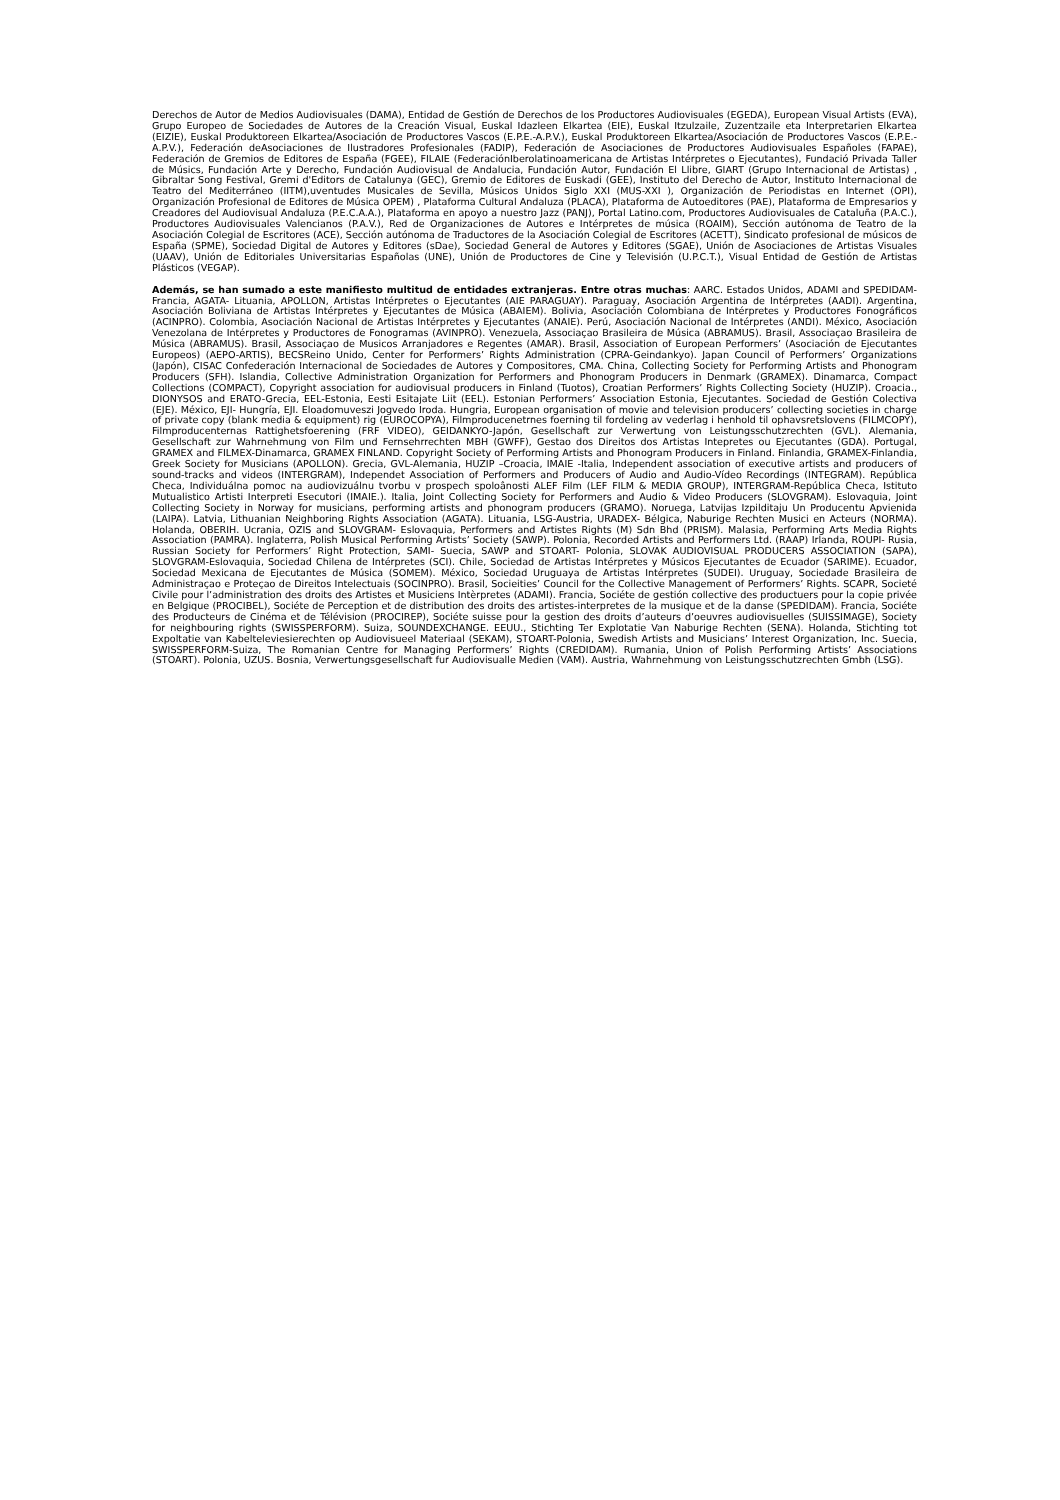Derechos de Autor de Medios Audiovisuales (DAMA), Entidad de Gestión de Derechos de los Productores Audiovisuales (EGEDA), European Visual Artists (EVA), Grupo Europeo de Sociedades de Autores de la Creación Visual, Euskal Idazleen Elkartea (EIE), Euskal Itzulzaile, Zuzentzaile eta Interpretarien Elkartea (EIZIE), Euskal Produktoreen Elkartea/Asociación de Productores Vascos (E.P.E.-A.P.V.), Euskal Produktoreen Elkartea/Asociación de Productores Vascos (E.P.E.-A.P.V.), Federación deAsociaciones de Ilustradores Profesionales (FADIP), Federación de Asociaciones de Productores Audiovisuales Españoles (FAPAE), Federación de Gremios de Editores de España (FGEE), FILAIE (FederaciónIberolatinoamericana de Artistas Intérpretes o Ejecutantes), Fundació Privada Taller de Músics, Fundación Arte y Derecho, Fundación Audiovisual de Andalucia, Fundación Autor, Fundación El Llibre, GIART (Grupo Internacional de Artistas) , Gibraltar Song Festival, Gremi d'Editors de Catalunya (GEC), Gremio de Editores de Euskadi (GEE), Instituto del Derecho de Autor, Instituto Internacional de Teatro del Mediterráneo (IITM),uventudes Musicales de Sevilla, Músicos Unidos Siglo XXI (MUS-XXI ), Organización de Periodistas en Internet (OPI), Organización Profesional de Editores de Música OPEM) , Plataforma Cultural Andaluza (PLACA), Plataforma de Autoeditores (PAE), Plataforma de Empresarios y Creadores del Audiovisual Andaluza (P.E.C.A.A.), Plataforma en apoyo a nuestro Jazz (PANJ), Portal Latino.com, Productores Audiovisuales de Cataluña (P.A.C.), Productores Audiovisuales Valencianos (P.A.V.), Red de Organizaciones de Autores e Intérpretes de música (ROAIM), Sección autónoma de Teatro de la Asociación Colegial de Escritores (ACE), Sección autónoma de Traductores de la Asociación Colegial de Escritores (ACETT), Sindicato profesional de músicos de España (SPME), Sociedad Digital de Autores y Editores (sDae), Sociedad General de Autores y Editores (SGAE), Unión de Asociaciones de Artistas Visuales (UAAV), Unión de Editoriales Universitarias Españolas (UNE), Unión de Productores de Cine y Televisión (U.P.C.T.), Visual Entidad de Gestión de Artistas Plásticos (VEGAP).
Además, se han sumado a este manifiesto multitud de entidades extranjeras. Entre otras muchas: AARC. Estados Unidos, ADAMI and SPEDIDAM- Francia, AGATA- Lituania, APOLLON, Artistas Intérpretes o Ejecutantes (AIE PARAGUAY). Paraguay, Asociación Argentina de Intérpretes (AADI). Argentina, Asociación Boliviana de Artistas Intérpretes y Ejecutantes de Música (ABAIEM). Bolivia, Asociación Colombiana de Intérpretes y Productores Fonográficos (ACINPRO). Colombia, Asociación Nacional de Artistas Intérpretes y Ejecutantes (ANAIE). Perú, Asociación Nacional de Intérpretes (ANDI). México, Asociación Venezolana de Intérpretes y Productores de Fonogramas (AVINPRO). Venezuela, Associaçao Brasileira de Música (ABRAMUS). Brasil, Associaçao Brasileira de Música (ABRAMUS). Brasil, Associaçao de Musicos Arranjadores e Regentes (AMAR). Brasil, Association of European Performers’ (Asociación de Ejecutantes Europeos) (AEPO-ARTIS), BECSReino Unido, Center for Performers’ Rights Administration (CPRA-Geindankyo). Japan Council of Performers’ Organizations (Japón), CISAC Confederación Internacional de Sociedades de Autores y Compositores, CMA. China, Collecting Society for Performing Artists and Phonogram Producers (SFH). Islandia, Collective Administration Organization for Performers and Phonogram Producers in Denmark (GRAMEX). Dinamarca, Compact Collections (COMPACT), Copyright association for audiovisual producers in Finland (Tuotos), Croatian Performers’ Rights Collecting Society (HUZIP). Croacia., DIONYSOS and ERATO-Grecia, EEL-Estonia, Eesti Esitajate Liit (EEL). Estonian Performers’ Association Estonia, Ejecutantes. Sociedad de Gestión Colectiva (EJE). México, EJI- Hungría, EJI. Eloadomuveszi Jogvedo Iroda. Hungria, European organisation of movie and television producers’ collecting societies in charge of private copy (blank media & equipment) rig (EUROCOPYA), Filmproducenetrnes foerning til fordeling av vederlag i henhold til ophavsretslovens (FILMCOPY), Filmproducenternas Rattighetsfoerening (FRF VIDEO), GEIDANKYO-Japón, Gesellschaft zur Verwertung von Leistungsschutzrechten (GVL). Alemania, Gesellschaft zur Wahrnehmung von Film und Fernsehrrechten MBH (GWFF), Gestao dos Direitos dos Artistas Intepretes ou Ejecutantes (GDA). Portugal, GRAMEX and FILMEX-Dinamarca, GRAMEX FINLAND. Copyright Society of Performing Artists and Phonogram Producers in Finland. Finlandia, GRAMEX-Finlandia, Greek Society for Musicians (APOLLON). Grecia, GVL-Alemania, HUZIP –Croacia, IMAIE -Italia, Independent association of executive artists and producers of sound-tracks and videos (INTERGRAM), Independet Association of Performers and Producers of Audio and Audio-Vídeo Recordings (INTEGRAM). República Checa, Individuálna pomoc na audiovizuálnu tvorbu v prospech spoloânosti ALEF Film (LEF FILM & MEDIA GROUP), INTERGRAM-República Checa, Istituto Mutualistico Artisti Interpreti Esecutori (IMAIE.). Italia, Joint Collecting Society for Performers and Audio & Video Producers (SLOVGRAM). Eslovaquia, Joint Collecting Society in Norway for musicians, performing artists and phonogram producers (GRAMO). Noruega, Latvijas Izpilditaju Un Producentu Apvienida (LAIPA). Latvia, Lithuanian Neighboring Rights Association (AGATA). Lituania, LSG-Austria, URADEX- Bélgica, Naburige Rechten Musici en Acteurs (NORMA). Holanda, OBERIH. Ucrania, OZIS and SLOVGRAM- Eslovaquia, Performers and Artistes Rights (M) Sdn Bhd (PRISM). Malasia, Performing Arts Media Rights Association (PAMRA). Inglaterra, Polish Musical Performing Artists’ Society (SAWP). Polonia, Recorded Artists and Performers Ltd. (RAAP) Irlanda, ROUPI- Rusia, Russian Society for Performers’ Right Protection, SAMI- Suecia, SAWP and STOART- Polonia, SLOVAK AUDIOVISUAL PRODUCERS ASSOCIATION (SAPA), SLOVGRAM-Eslovaquia, Sociedad Chilena de Intérpretes (SCI). Chile, Sociedad de Artistas Intérpretes y Músicos Ejecutantes de Ecuador (SARIME). Ecuador, Sociedad Mexicana de Ejecutantes de Música (SOMEM). México, Sociedad Uruguaya de Artistas Intérpretes (SUDEI). Uruguay, Sociedade Brasileira de Administraçao e Proteçao de Direitos Intelectuais (SOCINPRO). Brasil, Socieities’ Council for the Collective Management of Performers’ Rights. SCAPR, Societé Civile pour l’administration des droits des Artistes et Musiciens Intèrpretes (ADAMI). Francia, Sociéte de gestión collective des productuers pour la copie privée en Belgique (PROCIBEL), Sociéte de Perception et de distribution des droits des artistes-interpretes de la musique et de la danse (SPEDIDAM). Francia, Sociéte des Producteurs de Cinéma et de Télévision (PROCIREP), Sociéte suisse pour la gestion des droits d’auteurs d’oeuvres audiovisuelles (SUISSIMAGE), Society for neighbouring rights (SWISSPERFORM). Suiza, SOUNDEXCHANGE. EEUU., Stichting Ter Explotatie Van Naburige Rechten (SENA). Holanda, Stichting tot Expoltatie van Kabelteleviesierechten op Audiovisueel Materiaal (SEKAM), STOART-Polonia, Swedish Artists and Musicians’ Interest Organization, Inc. Suecia, SWISSPERFORM-Suiza, The Romanian Centre for Managing Performers’ Rights (CREDIDAM). Rumania, Union of Polish Performing Artists’ Associations (STOART). Polonia, UZUS. Bosnia, Verwertungsgesellschaft fur Audiovisualle Medien (VAM). Austria, Wahrnehmung von Leistungsschutzrechten Gmbh (LSG).